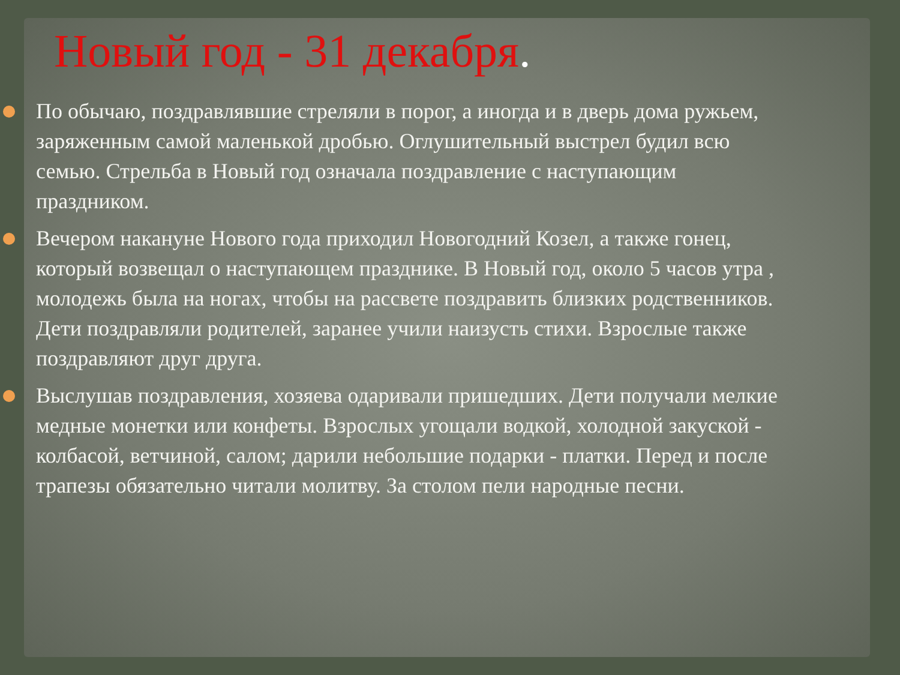Новый год - 31 декабря.
По обычаю, поздравлявшие стреляли в порог, а иногда и в дверь дома ружьем, заряженным самой маленькой дробью. Оглушительный выстрел будил всю семью. Стрельба в Новый год означала поздравление с наступающим праздником.
Вечером накануне Нового года приходил Новогодний Козел, а также гонец, который возвещал о наступающем празднике. В Новый год, около 5 часов утра , молодежь была на ногах, чтобы на рассвете поздравить близких родственников. Дети поздравляли родителей, заранее учили наизусть стихи. Взрослые также поздравляют друг друга.
Выслушав поздравления, хозяева одаривали пришедших. Дети получали мелкие медные монетки или конфеты. Взрослых угощали водкой, холодной закуской - колбасой, ветчиной, салом; дарили небольшие подарки - платки. Перед и после трапезы обязательно читали молитву. За столом пели народные песни.